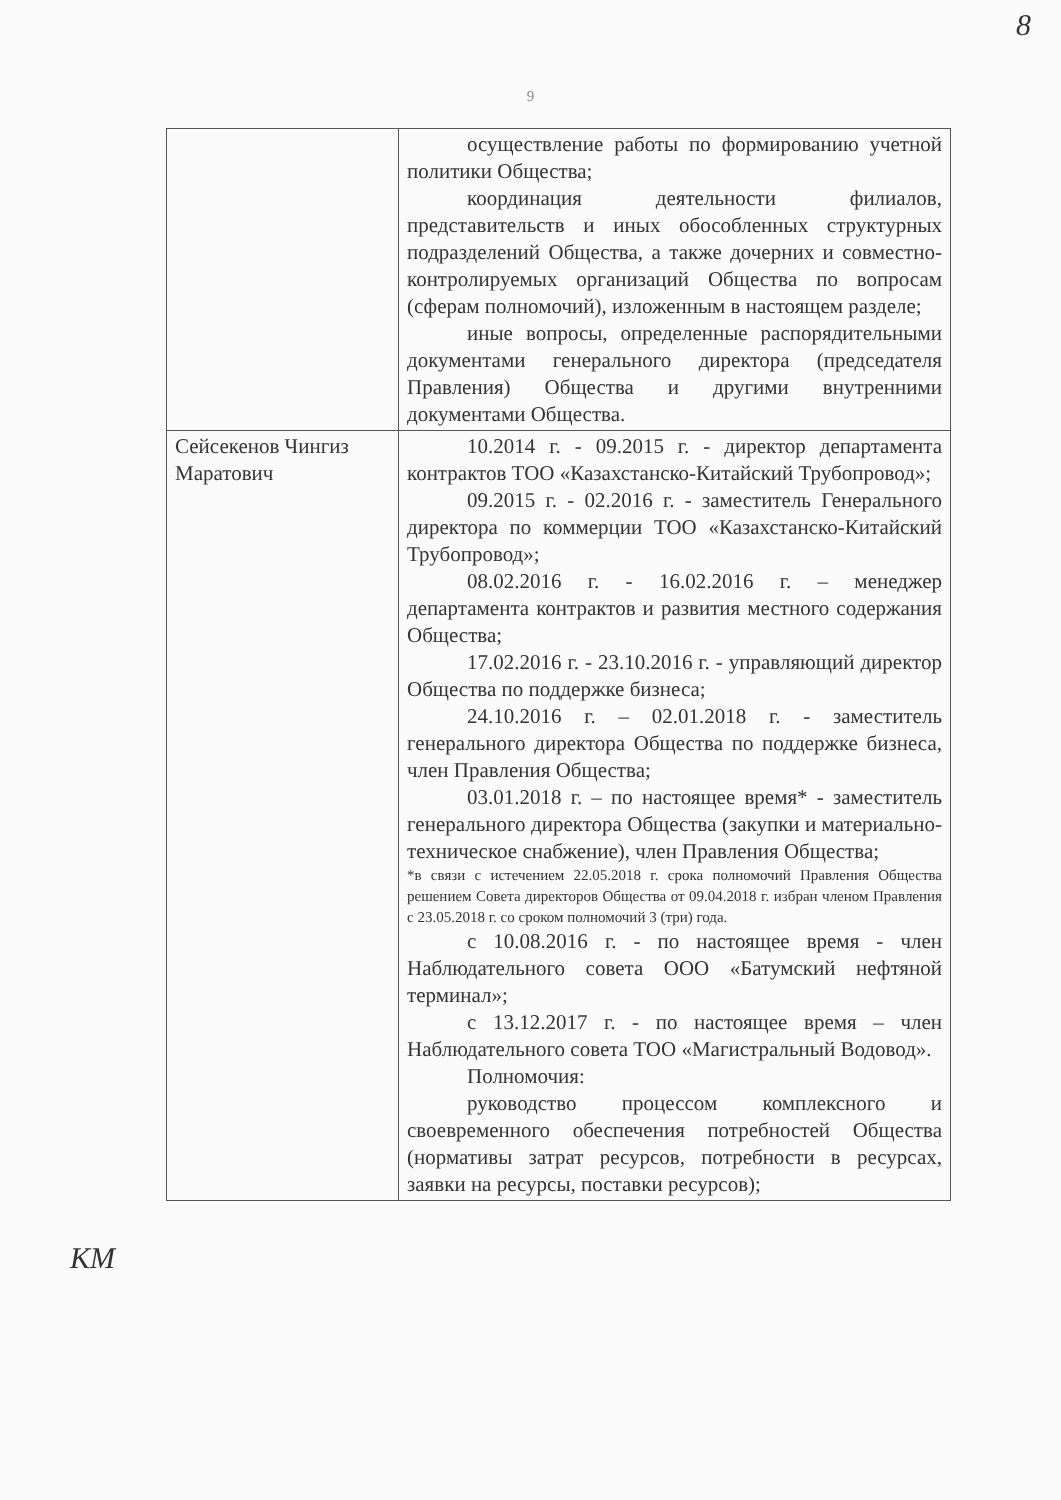8
9
| | осуществление работы по формированию учетной политики Общества; координация деятельности филиалов, представительств и иных обособленных структурных подразделений Общества, а также дочерних и совместно-контролируемых организаций Общества по вопросам (сферам полномочий), изложенным в настоящем разделе; иные вопросы, определенные распорядительными документами генерального директора (председателя Правления) Общества и другими внутренними документами Общества. |
| Сейсекенов Чингиз Маратович | 10.2014 г. - 09.2015 г. - директор департамента контрактов ТОО «Казахстанско-Китайский Трубопровод»; 09.2015 г. - 02.2016 г. - заместитель Генерального директора по коммерции ТОО «Казахстанско-Китайский Трубопровод»; 08.02.2016 г. - 16.02.2016 г. – менеджер департамента контрактов и развития местного содержания Общества; 17.02.2016 г. - 23.10.2016 г. - управляющий директор Общества по поддержке бизнеса; 24.10.2016 г. – 02.01.2018 г. - заместитель генерального директора Общества по поддержке бизнеса, член Правления Общества; 03.01.2018 г. – по настоящее время* - заместитель генерального директора Общества (закупки и материально-техническое снабжение), член Правления Общества; *в связи с истечением 22.05.2018 г. срока полномочий Правления Общества решением Совета директоров Общества от 09.04.2018 г. избран членом Правления с 23.05.2018 г. со сроком полномочий 3 (три) года. с 10.08.2016 г. - по настоящее время - член Наблюдательного совета ООО «Батумский нефтяной терминал»; с 13.12.2017 г. - по настоящее время – член Наблюдательного совета ТОО «Магистральный Водовод». Полномочия: руководство процессом комплексного и своевременного обеспечения потребностей Общества (нормативы затрат ресурсов, потребности в ресурсах, заявки на ресурсы, поставки ресурсов); |
КМ